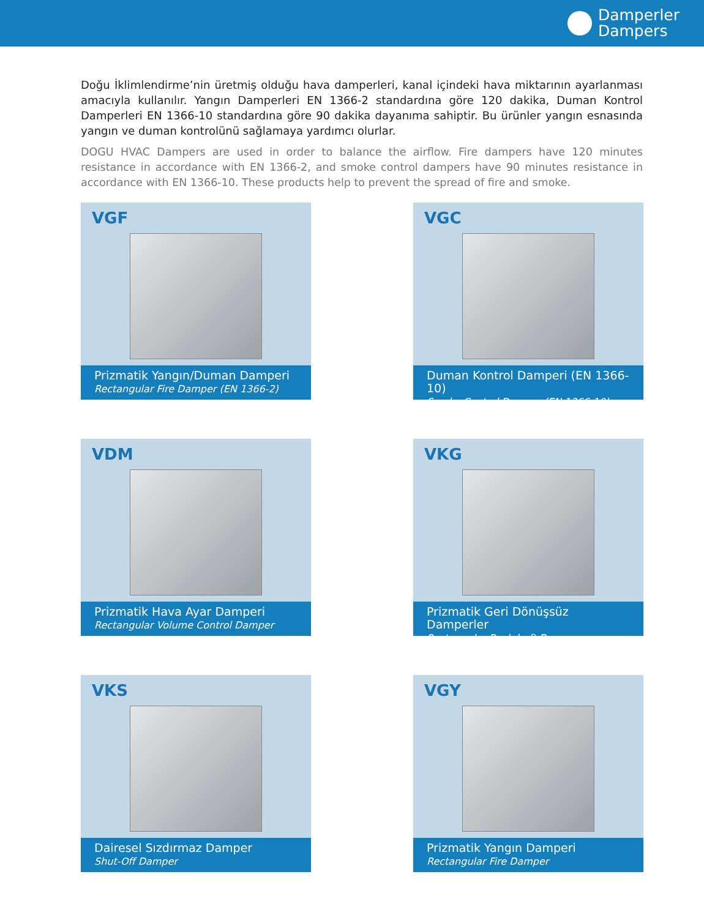Damperler
Dampers
Doğu İklimlendirme’nin üretmiş olduğu hava damperleri, kanal içindeki hava miktarının ayarlanması amacıyla kullanılır. Yangın Damperleri EN 1366-2 standardına göre 120 dakika, Duman Kontrol Damperleri EN 1366-10 standardına göre 90 dakika dayanıma sahiptir. Bu ürünler yangın esnasında yangın ve duman kontrolünü sağlamaya yardımcı olurlar.
DOGU HVAC Dampers are used in order to balance the airflow. Fire dampers have 120 minutes resistance in accordance with EN 1366-2, and smoke control dampers have 90 minutes resistance in accordance with EN 1366-10. These products help to prevent the spread of fire and smoke.
VGF
Prizmatik Yangın/Duman Damperi
Rectangular Fire Damper (EN 1366-2)
VGC
Duman Kontrol Damperi (EN 1366-10)
Smoke Control Damper (EN 1366-10)
VDM
Prizmatik Hava Ayar Damperi
Rectangular Volume Control Damper
VKG
Prizmatik Geri Dönüşsüz Damperler
Rectangular Backdraft Damper
VKS
Dairesel Sızdırmaz Damper
Shut-Off Damper
VGY
Prizmatik Yangın Damperi
Rectangular Fire Damper